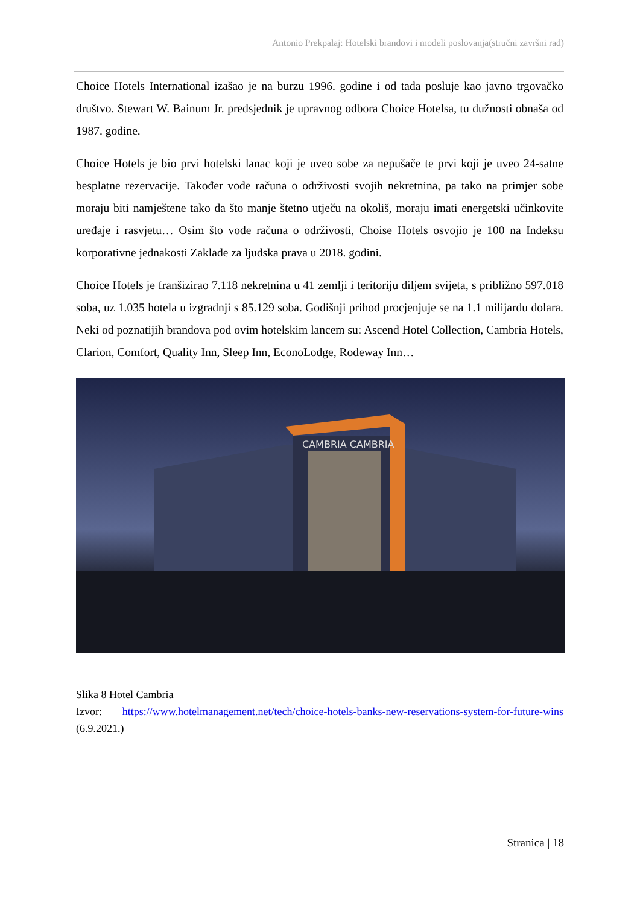Antonio Prekpalaj: Hotelski brandovi i modeli poslovanja(stručni završni rad)
Choice Hotels International izašao je na burzu 1996. godine i od tada posluje kao javno trgovačko društvo. Stewart W. Bainum Jr. predsjednik je upravnog odbora Choice Hotelsa, tu dužnosti obnaša od 1987. godine.
Choice Hotels je bio prvi hotelski lanac koji je uveo sobe za nepušače te prvi koji je uveo 24-satne besplatne rezervacije. Također vode računa o održivosti svojih nekretnina, pa tako na primjer sobe moraju biti namještene tako da što manje štetno utječu na okoliš, moraju imati energetski učinkovite uređaje i rasvjetu… Osim što vode računa o održivosti, Choise Hotels osvojio je 100 na Indeksu korporativne jednakosti Zaklade za ljudska prava u 2018. godini.
Choice Hotels je franšizirao 7.118 nekretnina u 41 zemlji i teritoriju diljem svijeta, s približno 597.018 soba, uz 1.035 hotela u izgradnji s 85.129 soba. Godišnji prihod procjenjuje se na 1.1 milijardu dolara. Neki od poznatijih brandova pod ovim hotelskim lancem su: Ascend Hotel Collection, Cambria Hotels, Clarion, Comfort, Quality Inn, Sleep Inn, EconoLodge, Rodeway Inn…
CAMBRIA CAMBRIA
Slika 8 Hotel Cambria
Izvor: https://www.hotelmanagement.net/tech/choice-hotels-banks-new-reservations-system-for-future-wins (6.9.2021.)
Stranica | 18